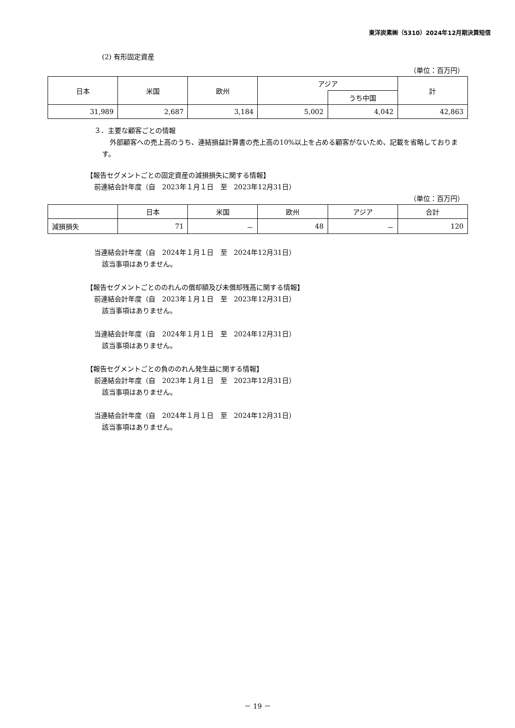東洋炭素㈱（5310）2024年12月期決算短信
(2) 有形固定資産
（単位：百万円）
| 日本 | 米国 | 欧州 | アジア | | 計 |
| --- | --- | --- | --- | --- | --- |
| | | | | うち中国 | |
| 31,989 | 2,687 | 3,184 | 5,002 | 4,042 | 42,863 |
３．主要な顧客ごとの情報
外部顧客への売上高のうち、連結損益計算書の売上高の10%以上を占める顧客がないため、記載を省略しております。
【報告セグメントごとの固定資産の減損損失に関する情報】
前連結会計年度（自　2023年１月１日　至　2023年12月31日）
（単位：百万円）
| | 日本 | 米国 | 欧州 | アジア | 合計 |
| --- | --- | --- | --- | --- | --- |
| 減損損失 | 71 | － | 48 | － | 120 |
当連結会計年度（自　2024年１月１日　至　2024年12月31日）
該当事項はありません。
【報告セグメントごとののれんの償却額及び未償却残高に関する情報】
前連結会計年度（自　2023年１月１日　至　2023年12月31日）
該当事項はありません。
当連結会計年度（自　2024年１月１日　至　2024年12月31日）
該当事項はありません。
【報告セグメントごとの負ののれん発生益に関する情報】
前連結会計年度（自　2023年１月１日　至　2023年12月31日）
該当事項はありません。
当連結会計年度（自　2024年１月１日　至　2024年12月31日）
該当事項はありません。
－ 19 －